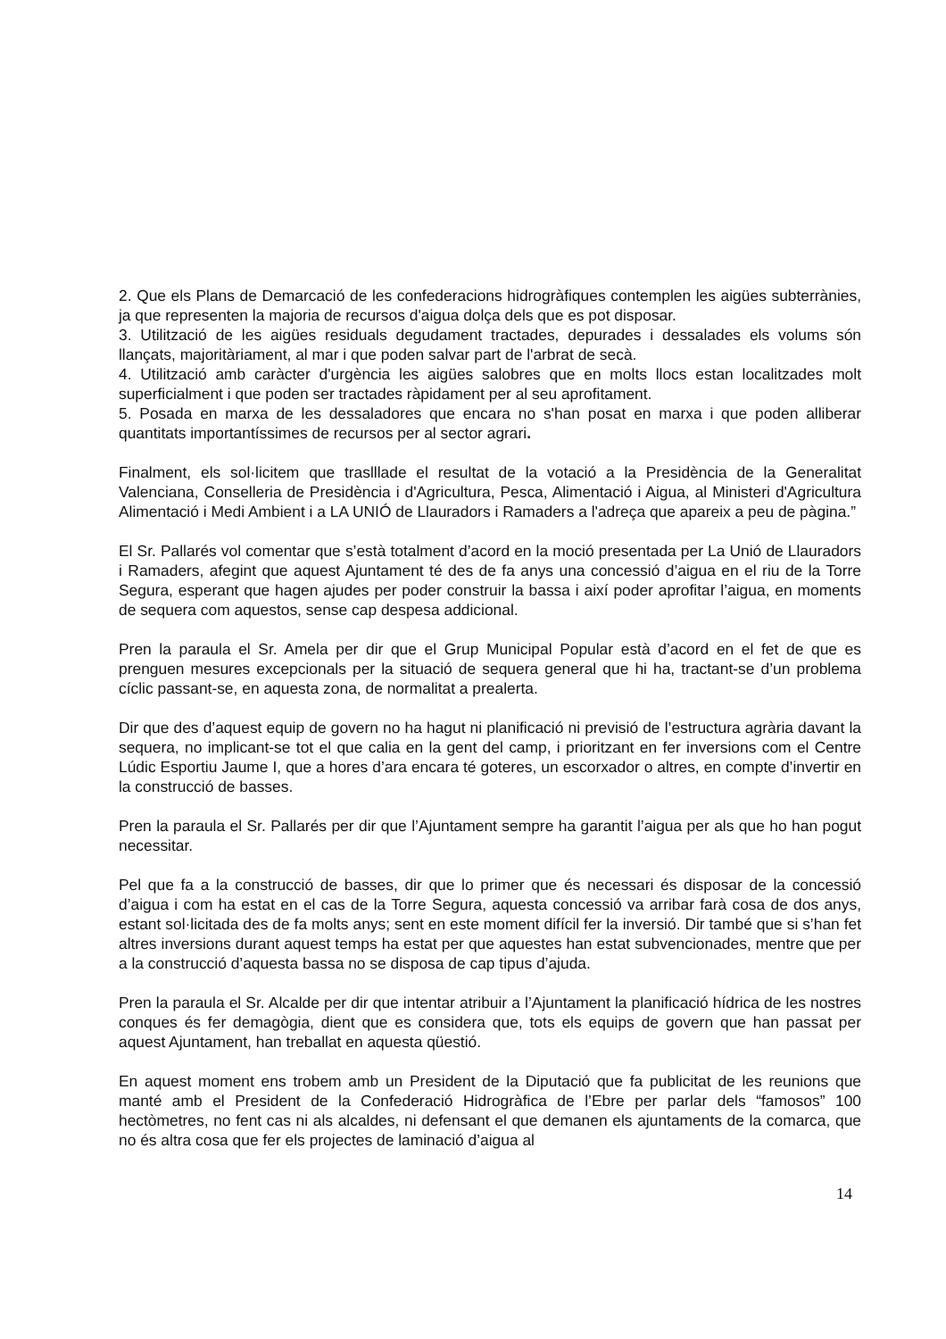2. Que els Plans de Demarcació de les confederacions hidrogràfiques contemplen les aigües subterrànies, ja que representen la majoria de recursos d'aigua dolça dels que es pot disposar.
3. Utilització de les aigües residuals degudament tractades, depurades i dessalades els volums són llançats, majoritàriament, al mar i que poden salvar part de l'arbrat de secà.
4. Utilització amb caràcter d'urgència les aigües salobres que en molts llocs estan localitzades molt superficialment i que poden ser tractades ràpidament per al seu aprofitament.
5. Posada en marxa de les dessaladores que encara no s'han posat en marxa i que poden alliberar quantitats importantíssimes de recursos per al sector agrari.
Finalment, els sol·licitem que traslllade el resultat de la votació a la Presidència de la Generalitat Valenciana, Conselleria de Presidència i d'Agricultura, Pesca, Alimentació i Aigua, al Ministeri d'Agricultura Alimentació i Medi Ambient i a LA UNIÓ de Llauradors i Ramaders a l'adreça que apareix a peu de pàgina.”
El Sr. Pallarés vol comentar que s’està totalment d’acord en la moció presentada per La Unió de Llauradors i Ramaders, afegint que aquest Ajuntament té des de fa anys una concessió d’aigua en el riu de la Torre Segura, esperant que hagen ajudes per poder construir la bassa i així poder aprofitar l’aigua, en moments de sequera com aquestos, sense cap despesa addicional.
Pren la paraula el Sr. Amela per dir que el Grup Municipal Popular està d’acord en el fet de que es prenguen mesures excepcionals per la situació de sequera general que hi ha, tractant-se d’un problema cíclic passant-se, en aquesta zona, de normalitat a prealerta.
Dir que des d’aquest equip de govern no ha hagut ni planificació ni previsió de l’estructura agrària davant la sequera, no implicant-se tot el que calia en la gent del camp, i prioritzant en fer inversions com el Centre Lúdic Esportiu Jaume I, que a hores d’ara encara té goteres, un escorxador o altres, en compte d’invertir en la construcció de basses.
Pren la paraula el Sr. Pallarés per dir que l’Ajuntament sempre ha garantit l’aigua per als que ho han pogut necessitar.
Pel que fa a la construcció de basses, dir que lo primer que és necessari és disposar de la concessió d’aigua i com ha estat en el cas de la Torre Segura, aquesta concessió va arribar farà cosa de dos anys, estant sol·licitada des de fa molts anys; sent en este moment difícil fer la inversió. Dir també que si s’han fet altres inversions durant aquest temps ha estat per que aquestes han estat subvencionades, mentre que per a la construcció d’aquesta bassa no se disposa de cap tipus d’ajuda.
Pren la paraula el Sr. Alcalde per dir que intentar atribuir a l’Ajuntament la planificació hídrica de les nostres conques és fer demagògia, dient que es considera que, tots els equips de govern que han passat per aquest Ajuntament, han treballat en aquesta qüestió.
En aquest moment ens trobem amb un President de la Diputació que fa publicitat de les reunions que manté amb el President de la Confederació Hidrogràfica de l’Ebre per parlar dels “famosos” 100 hectòmetres, no fent cas ni als alcaldes, ni defensant el que demanen els ajuntaments de la comarca, que no és altra cosa que fer els projectes de laminació d’aigua al
14